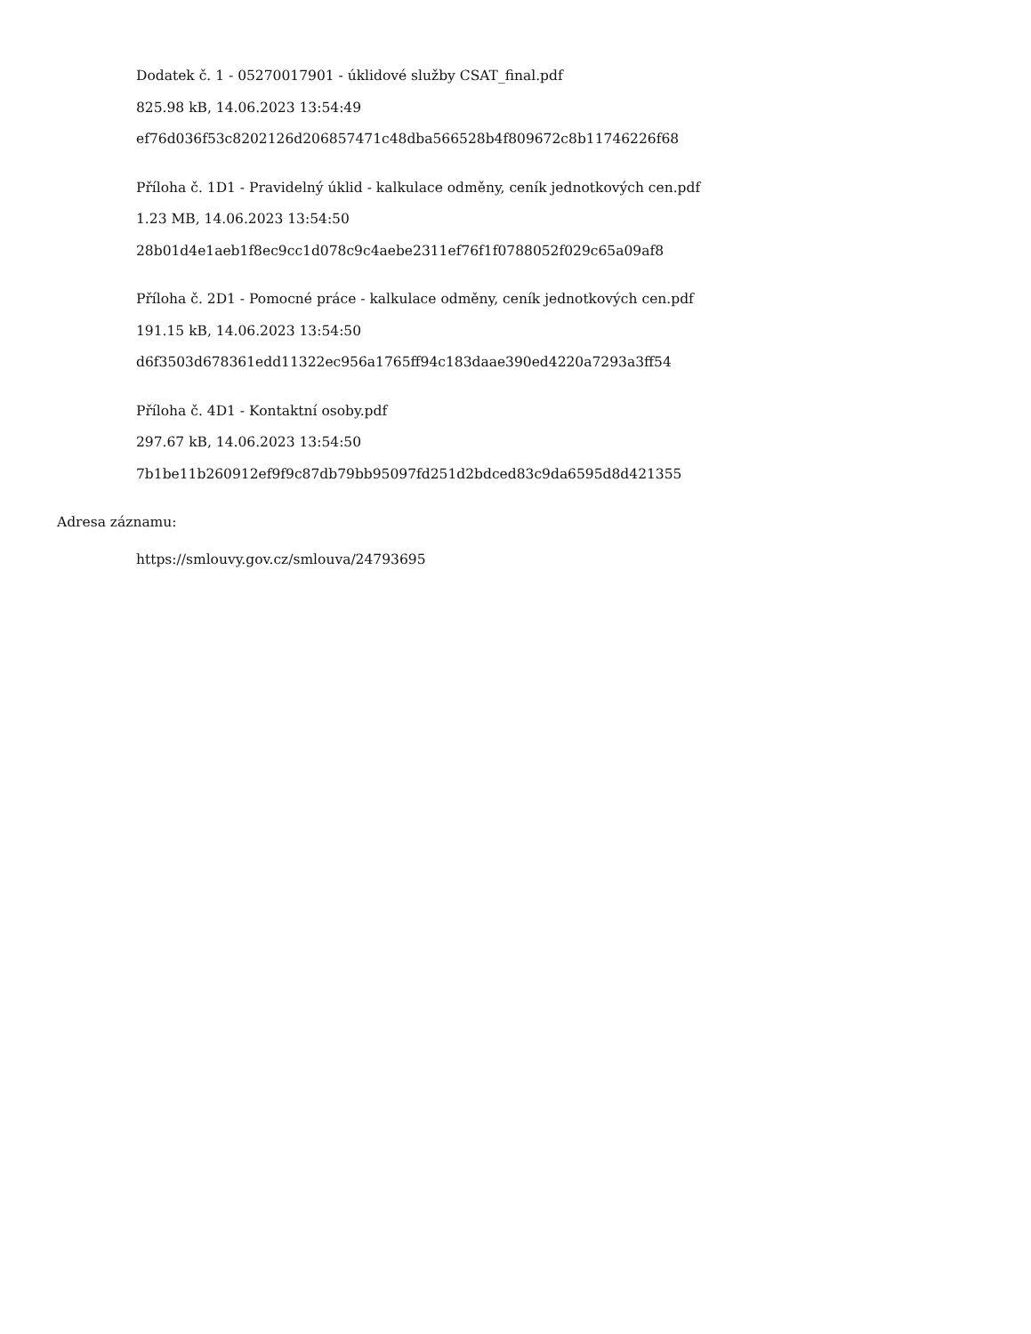Dodatek č. 1 - 05270017901 - úklidové služby CSAT_final.pdf
825.98 kB, 14.06.2023 13:54:49
ef76d036f53c8202126d206857471c48dba566528b4f809672c8b11746226f68
Příloha č. 1D1 - Pravidelný úklid - kalkulace odměny, ceník jednotkových cen.pdf
1.23 MB, 14.06.2023 13:54:50
28b01d4e1aeb1f8ec9cc1d078c9c4aebe2311ef76f1f0788052f029c65a09af8
Příloha č. 2D1 - Pomocné práce - kalkulace odměny, ceník jednotkových cen.pdf
191.15 kB, 14.06.2023 13:54:50
d6f3503d678361edd11322ec956a1765ff94c183daae390ed4220a7293a3ff54
Příloha č. 4D1 - Kontaktní osoby.pdf
297.67 kB, 14.06.2023 13:54:50
7b1be11b260912ef9f9c87db79bb95097fd251d2bdced83c9da6595d8d421355
Adresa záznamu:
https://smlouvy.gov.cz/smlouva/24793695